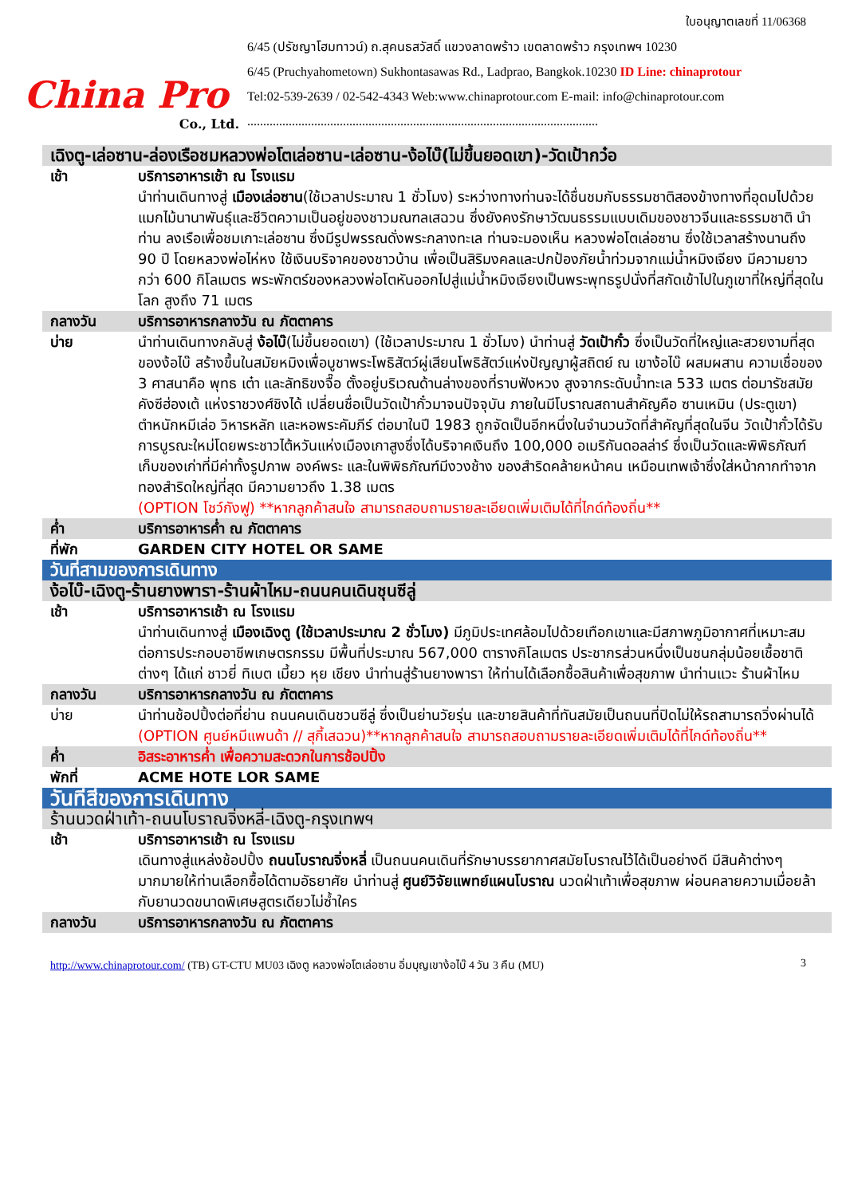China Pro
Co., Ltd.
ใบอนุญาตเลขที่ 11/06368
6/45 (ปรัชญาโฮมทาวน์) ถ.สุคนธสวัสดิ์ แขวงลาดพร้าว เขตลาดพร้าว กรุงเทพฯ 10230
6/45 (Pruchyahometown) Sukhontasawas Rd., Ladprao, Bangkok.10230 ID Line: chinaprotour
Tel:02-539-2639 / 02-542-4343 Web:www.chinaprotour.com E-mail: info@chinaprotour.com
..............................................................................................................
| เฉิงตู-เล่อซาน-ล่องเรือชมหลวงพ่อโตเล่อซาน-เล่อซาน-ง้อไบ๊(ไม่ขึ้นยอดเขา)-วัดเป้ากว๋อ | |
| เช้า | บริการอาหารเช้า ณ โรงแรม นำท่านเดินทางสู่ เมืองเล่อซาน (ใช้เวลาประมาณ 1 ชั่วโมง) ระหว่างทางท่านจะได้ชื่นชมกับธรรมชาติสองข้างทางที่อุดมไปด้วยแมกไม้นานาพันธุ์และชีวิตความเป็นอยู่ของชาวมณฑลเสฉวน ซึ่งยังคงรักษาวัฒนธรรมแบบเดิมของชาวจีนและธรรมชาติ นำท่าน ลงเรือเพื่อชมเกาะเล่อซาน ซึ่งมีรูปพรรณดั่งพระกลางทะเล ท่านจะมองเห็น หลวงพ่อโตเล่อซาน ซึ่งใช้เวลาสร้างนานถึง 90 ปี โดยหลวงพ่อไห่หง ใช้เงินบริจาคของชาวบ้าน เพื่อเป็นสิริมงคลและปกป้องภัยน้ำท่วมจากแม่น้ำหมิงเจียง มีความยาวกว่า 600 กิโลเมตร พระพักตร์ของหลวงพ่อโตหันออกไปสู่แม่น้ำหมิงเจียงเป็นพระพุทธรูปนั่งที่สกัดเข้าไปในภูเขาที่ใหญ่ที่สุดในโลก สูงถึง 71 เมตร |
| กลางวัน | บริการอาหารกลางวัน ณ ภัตตาคาร |
| บ่าย | นำท่านเดินทางกลับสู่ ง้อไบ๊ (ไม่ขึ้นยอดเขา) (ใช้เวลาประมาณ 1 ชั่วโมง) นำท่านสู่ วัดเป้ากั๋ว ซึ่งเป็นวัดที่ใหญ่และสวยงามที่สุดของง้อไบ๊ สร้างขึ้นในสมัยหมิงเพื่อบูชาพระโพธิสัตว์ผู่เสียนโพธิสัตว์แห่งปัญญาผู้สถิตย์ ณ เขาง้อไบ๊ ผสมผสาน ความเชื่อของ 3 ศาสนาคือ พุทธ เต๋า และลัทธิขงจื๊อ ตั้งอยู่บริเวณด้านล่างของที่ราบฟังหวง สูงจากระดับน้ำทะเล 533 เมตร ต่อมารัชสมัยคังซีฮ่องเต้ แห่งราชวงศ์ชิงได้ เปลี่ยนชื่อเป็นวัดเป้ากั๋วมาจนปัจจุบัน ภายในมีโบราณสถานสำคัญคือ ซานเหมิน (ประตูเขา) ตำหนักหมีเล่อ วิหารหลัก และหอพระคัมภีร์ ต่อมาในปี 1983 ถูกจัดเป็นอีกหนึ่งในจำนวนวัดที่สำคัญที่สุดในจีน วัดเป้ากั๋วได้รับการบูรณะใหม่โดยพระชาวไต้หวันแห่งเมืองเกาสูงซึ่งได้บริจาคเงินถึง 100,000 อเมริกันดอลล่าร์ ซึ่งเป็นวัดและพิพิธภัณฑ์เก็บของเก่าที่มีค่าทั้งรูปภาพ องค์พระ และในพิพิธภัณฑ์มีงวงช้าง ของสำริดคล้ายหน้าคน เหมือนเทพเจ้าซึ่งใส่หน้ากากทำจากทองสำริดใหญ่ที่สุด มีความยาวถึง 1.38 เมตร (OPTION โชว์กังฟู) **หากลูกค้าสนใจ สามารถสอบถามรายละเอียดเพิ่มเติมได้ที่ไกด์ท้องถิ่น** |
| ค่ำ | บริการอาหารค่ำ ณ ภัตตาคาร |
| ที่พัก | GARDEN CITY HOTEL OR SAME |
| วันที่สามของการเดินทาง | |
| ง้อไบ๊-เฉิงตู-ร้านยางพารา-ร้านผ้าไหม-ถนนคนเดินชุนซีลู่ | |
| เช้า | บริการอาหารเช้า ณ โรงแรม นำท่านเดินทางสู่ เมืองเฉิงตู (ใช้เวลาประมาณ 2 ชั่วโมง) มีภูมิประเทศล้อมไปด้วยเทือกเขาและมีสภาพภูมิอากาศที่เหมาะสม ต่อการประกอบอาชีพเกษตรกรรม มีพื้นที่ประมาณ 567,000 ตารางกิโลเมตร ประชากรส่วนหนึ่งเป็นชนกลุ่มน้อยเชื้อชาติต่างๆ ได้แก่ ชาวยี่ ทิเบต เมี้ยว หุย เชียง นำท่านสู่ร้านยางพารา ให้ท่านได้เลือกซื้อสินค้าเพื่อสุขภาพ นำท่านแวะ ร้านผ้าไหม |
| กลางวัน | บริการอาหารกลางวัน ณ ภัตตาคาร |
| บ่าย | นำท่านช้อปปิ้งต่อที่ย่าน ถนนคนเดินชวนซีลู่ ซึ่งเป็นย่านวัยรุ่น และขายสินค้าที่ทันสมัยเป็นถนนที่ปิดไม่ให้รถสามารถวิ่งผ่านได้ (OPTION ศูนย์หมีแพนด้า // สุกี้เสฉวน)**หากลูกค้าสนใจ สามารถสอบถามรายละเอียดเพิ่มเติมได้ที่ไกด์ท้องถิ่น** |
| ค่ำ | อิสระอาหารค่ำ เพื่อความสะดวกในการช้อปปิ้ง |
| พักที่ | ACME HOTE LOR SAME |
| วันที่สี่ของการเดินทาง | |
| ร้านนวดฝ่าเท้า-ถนนโบราณจิ่งหลี่-เฉิงตู-กรุงเทพฯ | |
| เช้า | บริการอาหารเช้า ณ โรงแรม เดินทางสู่แหล่งช้อปปิ้ง ถนนโบราณจิ่งหลี่ เป็นถนนคนเดินที่รักษาบรรยากาศสมัยโบราณไว้ได้เป็นอย่างดี มีสินค้าต่างๆ มากมายให้ท่านเลือกซื้อได้ตามอัธยาศัย นำท่านสู่ ศูนย์วิจัยแพทย์แผนโบราณ นวดฝ่าเท้าเพื่อสุขภาพ ผ่อนคลายความเมื่อยล้ากับยานวดขนาดพิเศษสูตรเดียวไม่ซ้ำใคร |
| กลางวัน | บริการอาหารกลางวัน ณ ภัตตาคาร |
3 http://www.chinaprotour.com/ (TB) GT-CTU MU03 เฉิงตู หลวงพ่อโตเล่อซาน อิ่มบุญเขาง้อไบ๊ 4 วัน 3 คืน (MU)